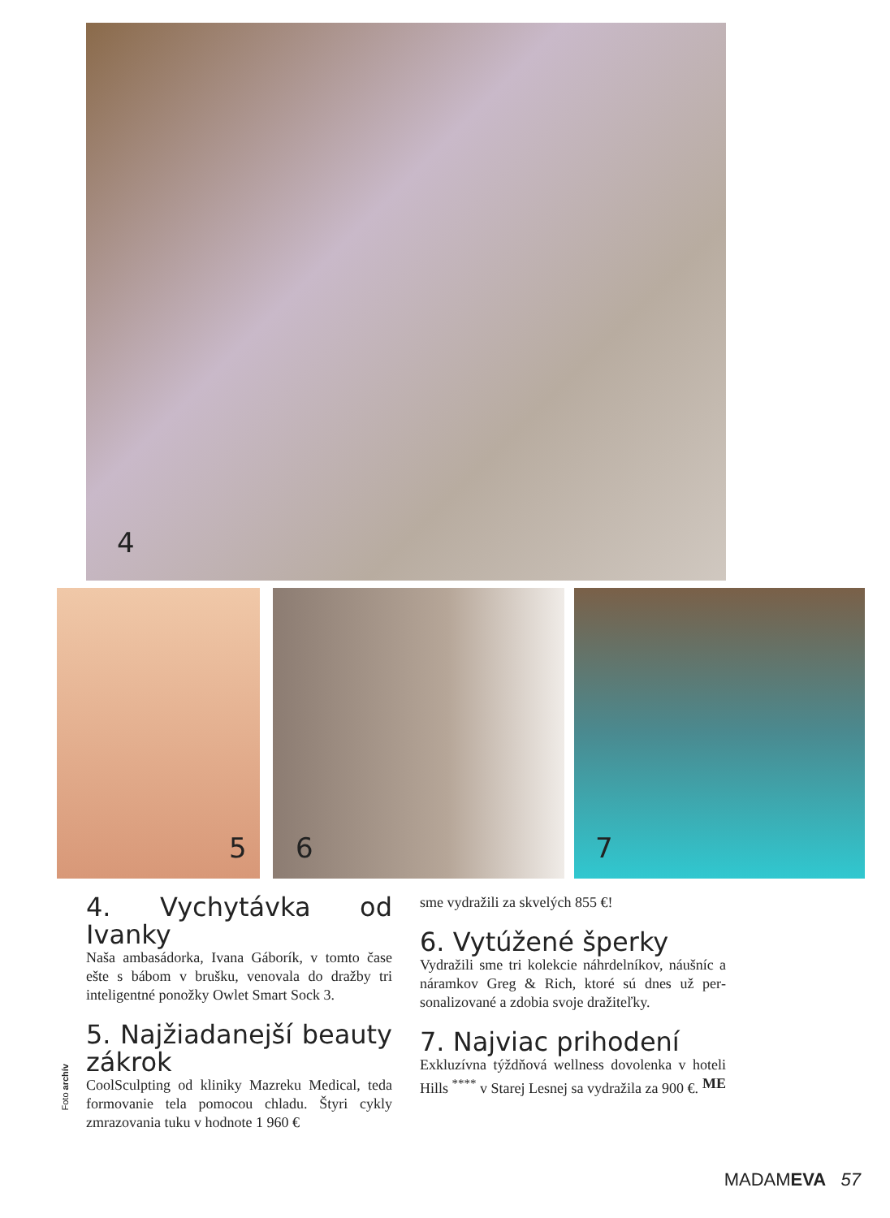4
5 6 7
4. Vychytávka od Ivanky
Naša ambasádorka, Ivana Gáborík, v tom­to čase ešte s bábom v brušku, venovala do dražby tri inteligentné ponožky Owlet Smart Sock 3.
5. Najžiadanejší beauty zákrok
CoolSculpting od kliniky Mazreku Medical, teda formovanie tela pomocou chladu. Štyri cykly zmrazovania tuku v hodnote 1 960 €
sme vydražili za skvelých 855 €!
6. Vytúžené šperky
Vydražili sme tri kolekcie náhrdelníkov, náušníc a náramkov Greg & Rich, ktoré sú dnes už per­sonalizované a zdobia svoje dražiteľky.
7. Najviac prihodení
Exkluzívna týždňová wellness dovolenka v hoteli Hills <sup>****</sup> v Starej Lesnej sa vydražila za 900 €. ME
Foto archív
MADAMEVA 57